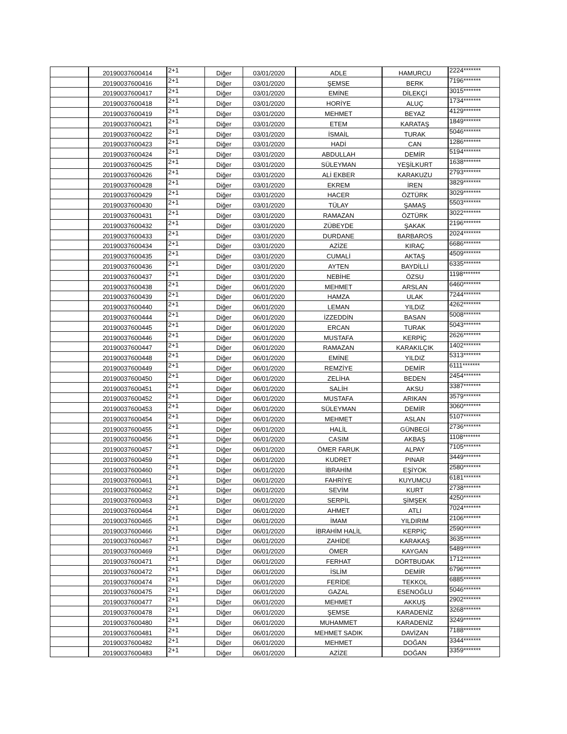| | 20190037600414 | 2+1 | Diğer | 03/01/2020 | ADLE | HAMURCU | 2224******* |
| | 20190037600416 | 2+1 | Diğer | 03/01/2020 | ŞEMSE | BERK | 7196******* |
| | 20190037600417 | 2+1 | Diğer | 03/01/2020 | EMİNE | DİLEKÇİ | 3015******* |
| | 20190037600418 | 2+1 | Diğer | 03/01/2020 | HORİYE | ALUÇ | 1734******* |
| | 20190037600419 | 2+1 | Diğer | 03/01/2020 | MEHMET | BEYAZ | 4129******* |
| | 20190037600421 | 2+1 | Diğer | 03/01/2020 | ETEM | KARATAŞ | 1849******* |
| | 20190037600422 | 2+1 | Diğer | 03/01/2020 | İSMAİL | TURAK | 5046******* |
| | 20190037600423 | 2+1 | Diğer | 03/01/2020 | HADİ | CAN | 1286******* |
| | 20190037600424 | 2+1 | Diğer | 03/01/2020 | ABDULLAH | DEMİR | 5194******* |
| | 20190037600425 | 2+1 | Diğer | 03/01/2020 | SÜLEYMAN | YEŞİLKURT | 1638******* |
| | 20190037600426 | 2+1 | Diğer | 03/01/2020 | ALİ EKBER | KARAKUZU | 2793******* |
| | 20190037600428 | 2+1 | Diğer | 03/01/2020 | EKREM | İREN | 3829******* |
| | 20190037600429 | 2+1 | Diğer | 03/01/2020 | HACER | ÖZTÜRK | 3029******* |
| | 20190037600430 | 2+1 | Diğer | 03/01/2020 | TÜLAY | ŞAMAŞ | 5503******* |
| | 20190037600431 | 2+1 | Diğer | 03/01/2020 | RAMAZAN | ÖZTÜRK | 3022******* |
| | 20190037600432 | 2+1 | Diğer | 03/01/2020 | ZÜBEYDE | ŞAKAK | 2196******* |
| | 20190037600433 | 2+1 | Diğer | 03/01/2020 | DURDANE | BARBAROS | 2024******* |
| | 20190037600434 | 2+1 | Diğer | 03/01/2020 | AZİZE | KIRAÇ | 6686******* |
| | 20190037600435 | 2+1 | Diğer | 03/01/2020 | CUMALİ | AKTAŞ | 4509******* |
| | 20190037600436 | 2+1 | Diğer | 03/01/2020 | AYTEN | BAYDİLLİ | 6335******* |
| | 20190037600437 | 2+1 | Diğer | 03/01/2020 | NEBİHE | ÖZSU | 1198******* |
| | 20190037600438 | 2+1 | Diğer | 06/01/2020 | MEHMET | ARSLAN | 6460******* |
| | 20190037600439 | 2+1 | Diğer | 06/01/2020 | HAMZA | ULAK | 7244******* |
| | 20190037600440 | 2+1 | Diğer | 06/01/2020 | LEMAN | YILDIZ | 4262******* |
| | 20190037600444 | 2+1 | Diğer | 06/01/2020 | İZZEDDİN | BASAN | 5008******* |
| | 20190037600445 | 2+1 | Diğer | 06/01/2020 | ERCAN | TURAK | 5043******* |
| | 20190037600446 | 2+1 | Diğer | 06/01/2020 | MUSTAFA | KERPİÇ | 2626******* |
| | 20190037600447 | 2+1 | Diğer | 06/01/2020 | RAMAZAN | KARAKILÇIK | 1402******* |
| | 20190037600448 | 2+1 | Diğer | 06/01/2020 | EMİNE | YILDIZ | 5313******* |
| | 20190037600449 | 2+1 | Diğer | 06/01/2020 | REMZİYE | DEMİR | 6111******* |
| | 20190037600450 | 2+1 | Diğer | 06/01/2020 | ZELİHA | BEDEN | 2454******* |
| | 20190037600451 | 2+1 | Diğer | 06/01/2020 | SALİH | AKSU | 3387******* |
| | 20190037600452 | 2+1 | Diğer | 06/01/2020 | MUSTAFA | ARIKAN | 3579******* |
| | 20190037600453 | 2+1 | Diğer | 06/01/2020 | SÜLEYMAN | DEMİR | 3060******* |
| | 20190037600454 | 2+1 | Diğer | 06/01/2020 | MEHMET | ASLAN | 5107******* |
| | 20190037600455 | 2+1 | Diğer | 06/01/2020 | HALİL | GÜNBEGİ | 2736******* |
| | 20190037600456 | 2+1 | Diğer | 06/01/2020 | CASIM | AKBAŞ | 1108******* |
| | 20190037600457 | 2+1 | Diğer | 06/01/2020 | ÖMER FARUK | ALPAY | 7105******* |
| | 20190037600459 | 2+1 | Diğer | 06/01/2020 | KUDRET | PINAR | 3449******* |
| | 20190037600460 | 2+1 | Diğer | 06/01/2020 | İBRAHİM | EŞİYOK | 2580******* |
| | 20190037600461 | 2+1 | Diğer | 06/01/2020 | FAHRİYE | KUYUMCU | 6181******* |
| | 20190037600462 | 2+1 | Diğer | 06/01/2020 | SEVİM | KURT | 2738******* |
| | 20190037600463 | 2+1 | Diğer | 06/01/2020 | SERPİL | ŞİMŞEK | 4250******* |
| | 20190037600464 | 2+1 | Diğer | 06/01/2020 | AHMET | ATLI | 7024******* |
| | 20190037600465 | 2+1 | Diğer | 06/01/2020 | İMAM | YILDIRIM | 2106******* |
| | 20190037600466 | 2+1 | Diğer | 06/01/2020 | İBRAHİM HALİL | KERPİÇ | 2590******* |
| | 20190037600467 | 2+1 | Diğer | 06/01/2020 | ZAHİDE | KARAKAŞ | 3635******* |
| | 20190037600469 | 2+1 | Diğer | 06/01/2020 | ÖMER | KAYGAN | 5489******* |
| | 20190037600471 | 2+1 | Diğer | 06/01/2020 | FERHAT | DÖRTBUDAK | 1712******* |
| | 20190037600472 | 2+1 | Diğer | 06/01/2020 | İSLİM | DEMİR | 6796******* |
| | 20190037600474 | 2+1 | Diğer | 06/01/2020 | FERİDE | TEKKOL | 6885******* |
| | 20190037600475 | 2+1 | Diğer | 06/01/2020 | GAZAL | ESENOĞLU | 5046******* |
| | 20190037600477 | 2+1 | Diğer | 06/01/2020 | MEHMET | AKKUŞ | 2902******* |
| | 20190037600478 | 2+1 | Diğer | 06/01/2020 | ŞEMSE | KARADENİZ | 3268******* |
| | 20190037600480 | 2+1 | Diğer | 06/01/2020 | MUHAMMET | KARADENİZ | 3249******* |
| | 20190037600481 | 2+1 | Diğer | 06/01/2020 | MEHMET SADIK | DAVİZAN | 7188******* |
| | 20190037600482 | 2+1 | Diğer | 06/01/2020 | MEHMET | DOĞAN | 3344******* |
| | 20190037600483 | 2+1 | Diğer | 06/01/2020 | AZİZE | DOĞAN | 3359******* |